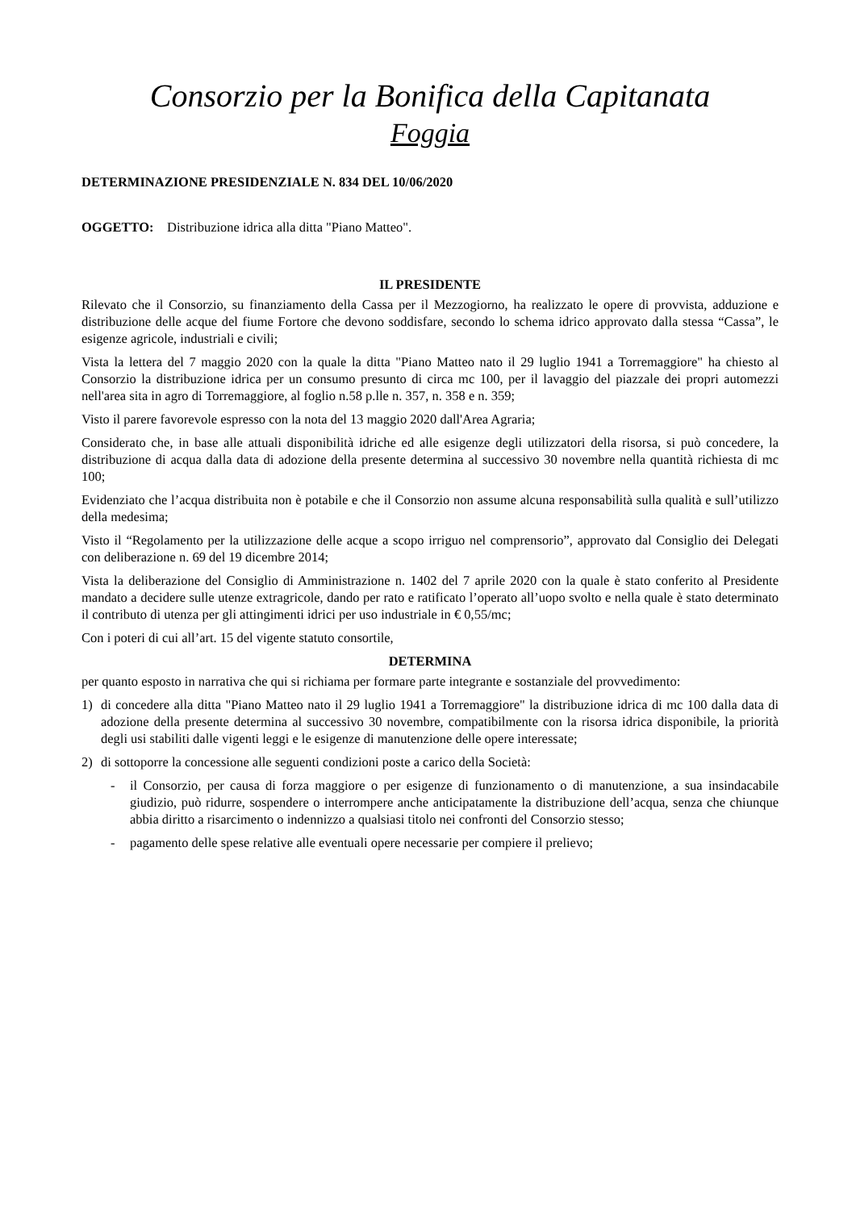Consorzio per la Bonifica della Capitanata
Foggia
DETERMINAZIONE PRESIDENZIALE N. 834 DEL 10/06/2020
OGGETTO: Distribuzione idrica alla ditta "Piano Matteo".
IL PRESIDENTE
Rilevato che il Consorzio, su finanziamento della Cassa per il Mezzogiorno, ha realizzato le opere di provvista, adduzione e distribuzione delle acque del fiume Fortore che devono soddisfare, secondo lo schema idrico approvato dalla stessa “Cassa”, le esigenze agricole, industriali e civili;
Vista la lettera del 7 maggio 2020 con la quale la ditta "Piano Matteo nato il 29 luglio 1941 a Torremaggiore" ha chiesto al Consorzio la distribuzione idrica per un consumo presunto di circa mc 100, per il lavaggio del piazzale dei propri automezzi nell'area sita in agro di Torremaggiore, al foglio n.58 p.lle n. 357, n. 358 e n. 359;
Visto il parere favorevole espresso con la nota del 13 maggio 2020 dall'Area Agraria;
Considerato che, in base alle attuali disponibilità idriche ed alle esigenze degli utilizzatori della risorsa, si può concedere, la distribuzione di acqua dalla data di adozione della presente determina al successivo 30 novembre nella quantità richiesta di mc 100;
Evidenziato che l’acqua distribuita non è potabile e che il Consorzio non assume alcuna responsabilità sulla qualità e sull’utilizzo della medesima;
Visto il “Regolamento per la utilizzazione delle acque a scopo irriguo nel comprensorio”, approvato dal Consiglio dei Delegati con deliberazione n. 69 del 19 dicembre 2014;
Vista la deliberazione del Consiglio di Amministrazione n. 1402 del 7 aprile 2020 con la quale è stato conferito al Presidente mandato a decidere sulle utenze extragricole, dando per rato e ratificato l’operato all’uopo svolto e nella quale è stato determinato il contributo di utenza per gli attingimenti idrici per uso industriale in € 0,55/mc;
Con i poteri di cui all’art. 15 del vigente statuto consortile,
DETERMINA
per quanto esposto in narrativa che qui si richiama per formare parte integrante e sostanziale del provvedimento:
1) di concedere alla ditta "Piano Matteo nato il 29 luglio 1941 a Torremaggiore" la distribuzione idrica di mc 100 dalla data di adozione della presente determina al successivo 30 novembre, compatibilmente con la risorsa idrica disponibile, la priorità degli usi stabiliti dalle vigenti leggi e le esigenze di manutenzione delle opere interessate;
2) di sottoporre la concessione alle seguenti condizioni poste a carico della Società:
- il Consorzio, per causa di forza maggiore o per esigenze di funzionamento o di manutenzione, a sua insindacabile giudizio, può ridurre, sospendere o interrompere anche anticipatamente la distribuzione dell’acqua, senza che chiunque abbia diritto a risarcimento o indennizzo a qualsiasi titolo nei confronti del Consorzio stesso;
- pagamento delle spese relative alle eventuali opere necessarie per compiere il prelievo;